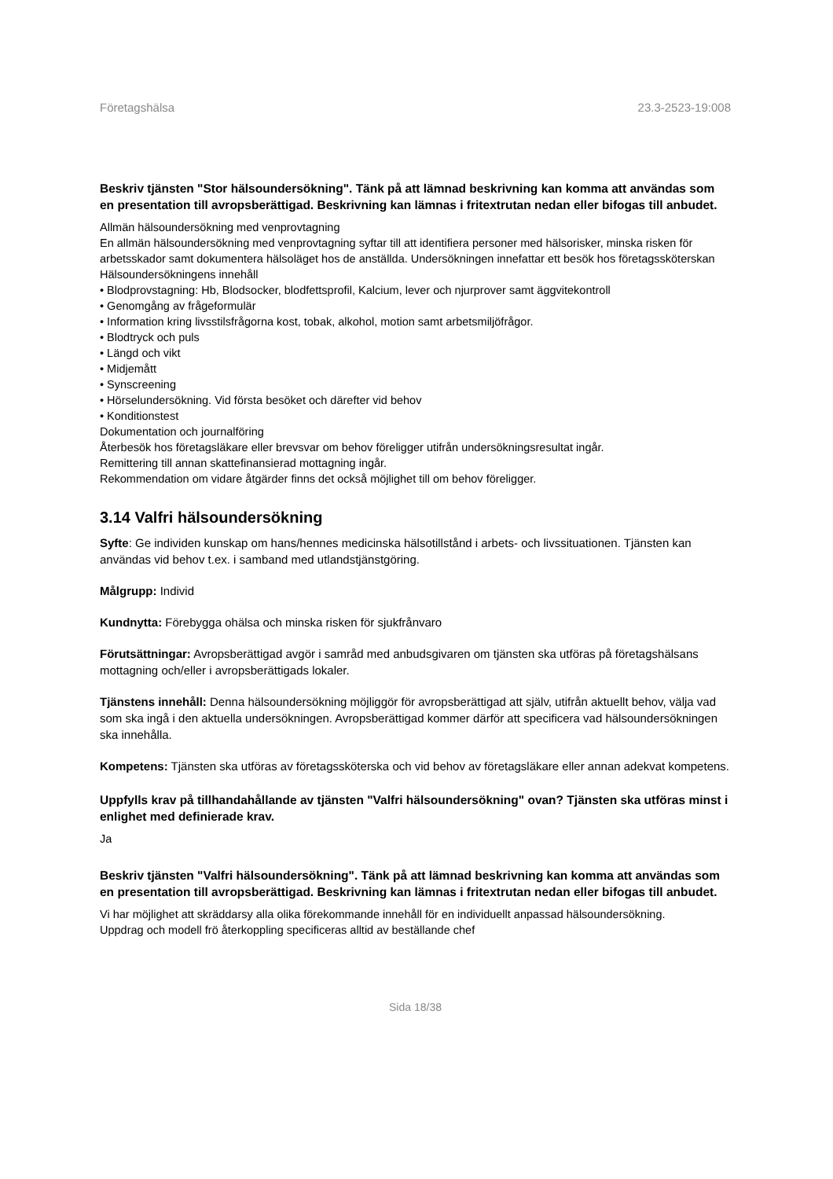Företagshälsa 23.3-2523-19:008
Beskriv tjänsten "Stor hälsoundersökning". Tänk på att lämnad beskrivning kan komma att användas som en presentation till avropsberättigad. Beskrivning kan lämnas i fritextrutan nedan eller bifogas till anbudet.
Allmän hälsoundersökning med venprovtagning
En allmän hälsoundersökning med venprovtagning syftar till att identifiera personer med hälsorisker, minska risken för arbetsskador samt dokumentera hälsoläget hos de anställda. Undersökningen innefattar ett besök hos företagssköterskan
Hälsoundersökningens innehåll
• Blodprovstagning: Hb, Blodsocker, blodfettsprofil, Kalcium, lever och njurprover samt äggvitekontroll
• Genomgång av frågeformulär
• Information kring livsstilsfrågorna kost, tobak, alkohol, motion samt arbetsmiljöfrågor.
• Blodtryck och puls
• Längd och vikt
• Midjemått
• Synscreening
• Hörselundersökning. Vid första besöket och därefter vid behov
• Konditionstest
Dokumentation och journalföring
Återbesök hos företagsläkare eller brevsvar om behov föreligger utifrån undersökningsresultat ingår.
Remittering till annan skattefinansierad mottagning ingår.
Rekommendation om vidare åtgärder finns det också möjlighet till om behov föreligger.
3.14 Valfri hälsoundersökning
Syfte: Ge individen kunskap om hans/hennes medicinska hälsotillstånd i arbets- och livssituationen. Tjänsten kan användas vid behov t.ex. i samband med utlandstjänstgöring.
Målgrupp: Individ
Kundnytta: Förebygga ohälsa och minska risken för sjukfrånvaro
Förutsättningar: Avropsberättigad avgör i samråd med anbudsgivaren om tjänsten ska utföras på företagshälsans mottagning och/eller i avropsberättigads lokaler.
Tjänstens innehåll: Denna hälsoundersökning möjliggör för avropsberättigad att själv, utifrån aktuellt behov, välja vad som ska ingå i den aktuella undersökningen. Avropsberättigad kommer därför att specificera vad hälsoundersökningen ska innehålla.
Kompetens: Tjänsten ska utföras av företagssköterska och vid behov av företagsläkare eller annan adekvat kompetens.
Uppfylls krav på tillhandahållande av tjänsten "Valfri hälsoundersökning" ovan? Tjänsten ska utföras minst i enlighet med definierade krav.
Ja
Beskriv tjänsten "Valfri hälsoundersökning". Tänk på att lämnad beskrivning kan komma att användas som en presentation till avropsberättigad. Beskrivning kan lämnas i fritextrutan nedan eller bifogas till anbudet.
Vi har möjlighet att skräddarsy alla olika förekommande innehåll för en individuellt anpassad hälsoundersökning.
Uppdrag och modell frö återkoppling specificeras alltid av beställande chef
Sida 18/38